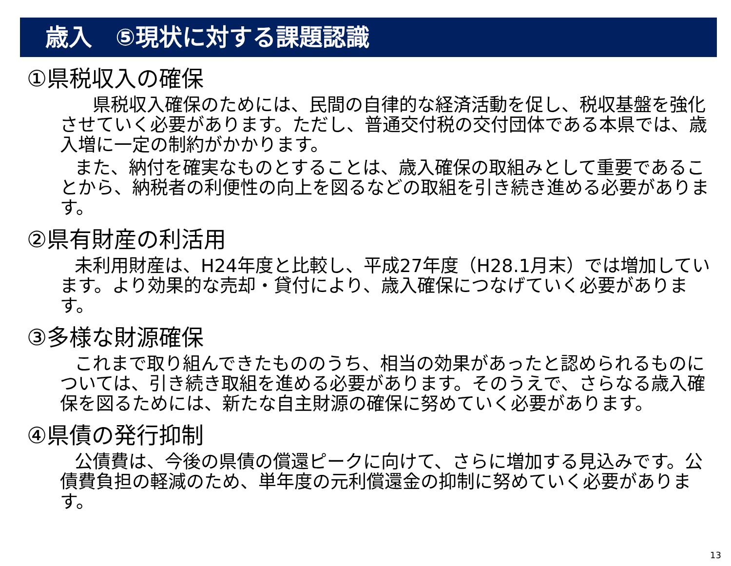歳入　⑤現状に対する課題認識
①県税収入の確保
　県税収入確保のためには、民間の自律的な経済活動を促し、税収基盤を強化させていく必要があります。ただし、普通交付税の交付団体である本県では、歳入増に一定の制約がかかります。
また、納付を確実なものとすることは、歳入確保の取組みとして重要であることから、納税者の利便性の向上を図るなどの取組を引き続き進める必要があります。
②県有財産の利活用
未利用財産は、H24年度と比較し、平成27年度（H28.1月末）では増加しています。より効果的な売却・貸付により、歳入確保につなげていく必要があります。
③多様な財源確保
これまで取り組んできたもののうち、相当の効果があったと認められるものについては、引き続き取組を進める必要があります。そのうえで、さらなる歳入確保を図るためには、新たな自主財源の確保に努めていく必要があります。
④県債の発行抑制
公債費は、今後の県債の償還ピークに向けて、さらに増加する見込みです。公債費負担の軽減のため、単年度の元利償還金の抑制に努めていく必要があります。
13